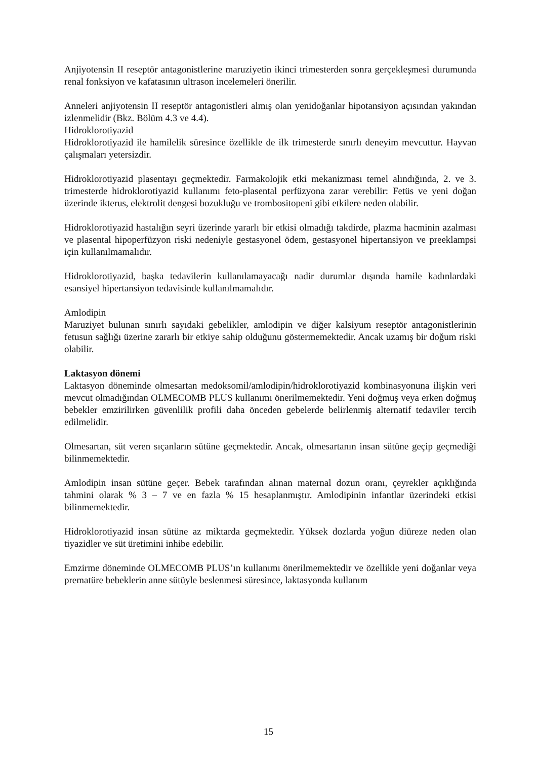Anjiyotensin II reseptör antagonistlerine maruziyetin ikinci trimesterden sonra gerçekleşmesi durumunda renal fonksiyon ve kafatasının ultrason incelemeleri önerilir.
Anneleri anjiyotensin II reseptör antagonistleri almış olan yenidoğanlar hipotansiyon açısından yakından izlenmelidir (Bkz. Bölüm 4.3 ve 4.4).
Hidroklorotiyazid
Hidroklorotiyazid ile hamilelik süresince özellikle de ilk trimesterde sınırlı deneyim mevcuttur. Hayvan çalışmaları yetersizdir.
Hidroklorotiyazid plasentayı geçmektedir. Farmakolojik etki mekanizması temel alındığında, 2. ve 3. trimesterde hidroklorotiyazid kullanımı feto-plasental perfüzyona zarar verebilir: Fetüs ve yeni doğan üzerinde ikterus, elektrolit dengesi bozukluğu ve trombositopeni gibi etkilere neden olabilir.
Hidroklorotiyazid hastalığın seyri üzerinde yararlı bir etkisi olmadığı takdirde, plazma hacminin azalması ve plasental hipoperfüzyon riski nedeniyle gestasyonel ödem, gestasyonel hipertansiyon ve preeklampsi için kullanılmamalıdır.
Hidroklorotiyazid, başka tedavilerin kullanılamayacağı nadir durumlar dışında hamile kadınlardaki esansiyel hipertansiyon tedavisinde kullanılmamalıdır.
Amlodipin
Maruziyet bulunan sınırlı sayıdaki gebelikler, amlodipin ve diğer kalsiyum reseptör antagonistlerinin fetusun sağlığı üzerine zararlı bir etkiye sahip olduğunu göstermemektedir. Ancak uzamış bir doğum riski olabilir.
Laktasyon dönemi
Laktasyon döneminde olmesartan medoksomil/amlodipin/hidroklorotiyazid kombinasyonuna ilişkin veri mevcut olmadığından OLMECOMB PLUS kullanımı önerilmemektedir. Yeni doğmuş veya erken doğmuş bebekler emzirilirken güvenlilik profili daha önceden gebelerde belirlenmiş alternatif tedaviler tercih edilmelidir.
Olmesartan, süt veren sıçanların sütüne geçmektedir. Ancak, olmesartanın insan sütüne geçip geçmediği bilinmemektedir.
Amlodipin insan sütüne geçer. Bebek tarafından alınan maternal dozun oranı, çeyrekler açıklığında tahmini olarak % 3 – 7 ve en fazla % 15 hesaplanmıştır. Amlodipinin infantlar üzerindeki etkisi bilinmemektedir.
Hidroklorotiyazid insan sütüne az miktarda geçmektedir. Yüksek dozlarda yoğun diüreze neden olan tiyazidler ve süt üretimini inhibe edebilir.
Emzirme döneminde OLMECOMB PLUS’ın kullanımı önerilmemektedir ve özellikle yeni doğanlar veya prematüre bebeklerin anne sütüyle beslenmesi süresince, laktasyonda kullanım
15